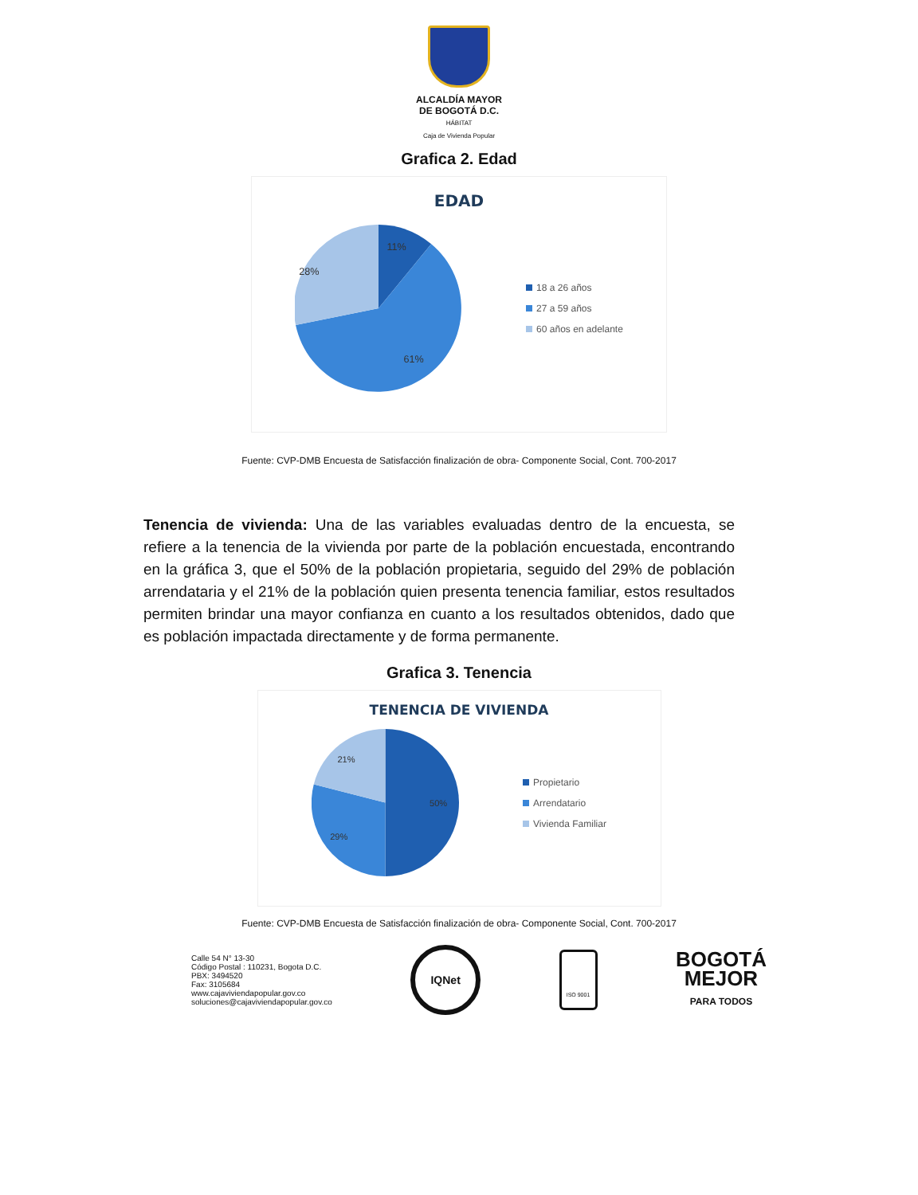ALCALDÍA MAYOR
DE BOGOTÁ D.C.
HÁBITAT
Caja de Vivienda Popular
Grafica 2. Edad
EDAD
11%
28%
61%
18 a 26 años
27 a 59 años
60 años en adelante
Fuente: CVP-DMB Encuesta de Satisfacción finalización de obra- Componente Social, Cont. 700-2017
Tenencia de vivienda: Una de las variables evaluadas dentro de la encuesta, se refiere a la tenencia de la vivienda por parte de la población encuestada, encontrando en la gráfica 3, que el 50% de la población propietaria, seguido del 29% de población arrendataria y el 21% de la población quien presenta tenencia familiar, estos resultados permiten brindar una mayor confianza en cuanto a los resultados obtenidos, dado que es población impactada directamente y de forma permanente.
Grafica 3. Tenencia
TENENCIA DE VIVIENDA
21%
50%
29%
Propietario
Arrendatario
Vivienda Familiar
Fuente: CVP-DMB Encuesta de Satisfacción finalización de obra- Componente Social, Cont. 700-2017
Calle 54 N° 13-30
Código Postal : 110231, Bogota D.C.
PBX: 3494520
Fax: 3105684
www.cajaviviendapopular.gov.co
soluciones@cajaviviendapopular.gov.co
IQNet
ISO 9001
BOGOTÁ
MEJOR
PARA TODOS